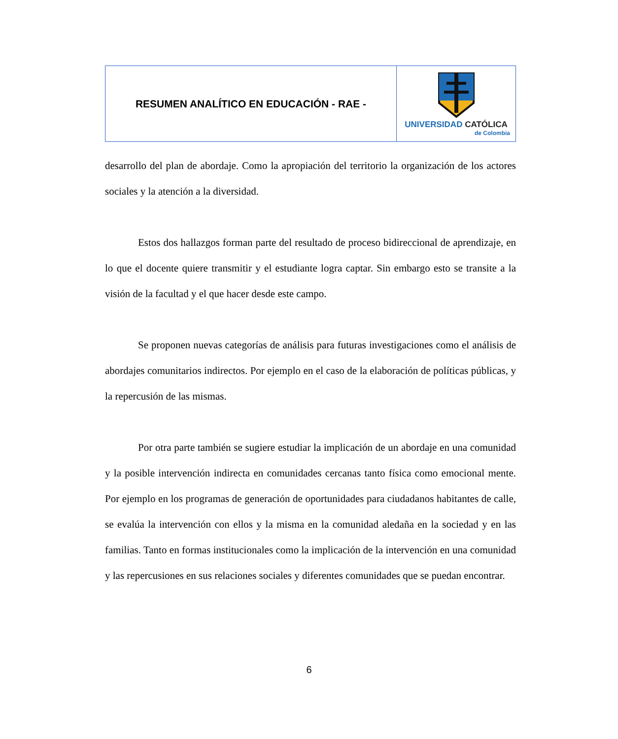| RESUMEN ANALÍTICO EN EDUCACIÓN - RAE - | UNIVERSIDAD CATÓLICA de Colombia |
desarrollo del plan de abordaje. Como la apropiación del territorio la organización de los actores sociales y la atención a la diversidad.
Estos dos hallazgos forman parte del resultado de proceso bidireccional de aprendizaje, en lo que el docente quiere transmitir y el estudiante logra captar. Sin embargo esto se transite a la visión de la facultad y el que hacer desde este campo.
Se proponen nuevas categorías de análisis para futuras investigaciones como el análisis de abordajes comunitarios indirectos. Por ejemplo en el caso de la elaboración de políticas públicas, y la repercusión de las mismas.
Por otra parte también se sugiere estudiar la implicación de un abordaje en una comunidad y la posible intervención indirecta en comunidades cercanas tanto física como emocional mente. Por ejemplo en los programas de generación de oportunidades para ciudadanos habitantes de calle, se evalúa la intervención con ellos y la misma en la comunidad aledaña en la sociedad y en las familias. Tanto en formas institucionales como la implicación de la intervención en una comunidad y las repercusiones en sus relaciones sociales y diferentes comunidades que se puedan encontrar.
6